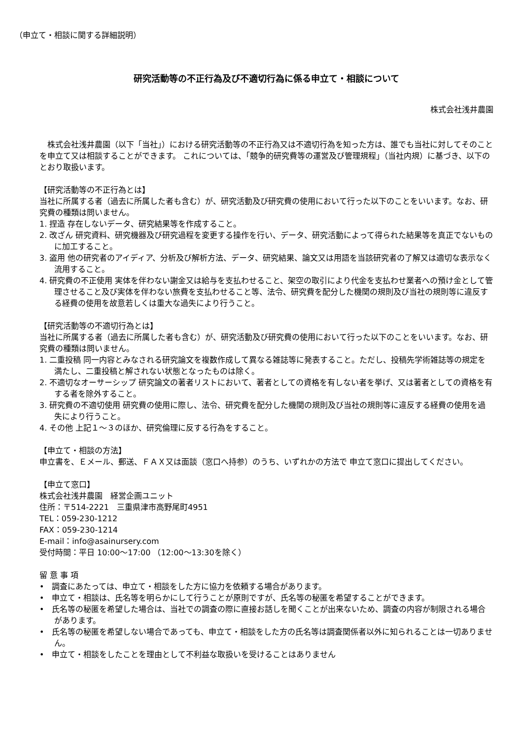（申立て・相談に関する詳細説明）
研究活動等の不正行為及び不適切行為に係る申立て・相談について
株式会社浅井農園
　株式会社浅井農園（以下「当社」）における研究活動等の不正行為又は不適切行為を知った方は、誰でも当社に対してそのことを申立て又は相談することができます。 これについては、「競争的研究費等の運営及び管理規程」（当社内規）に基づき、以下のとおり取扱います。
【研究活動等の不正行為とは】
当社に所属する者（過去に所属した者も含む）が、研究活動及び研究費の使用において行った以下のことをいいます。なお、研究費の種類は問いません。
1. 捏造 存在しないデータ、研究結果等を作成すること。
2. 改ざん 研究資料、研究機器及び研究過程を変更する操作を行い、データ、研究活動によって得られた結果等を真正でないものに加工すること。
3. 盗用 他の研究者のアイディア、分析及び解析方法、データ、研究結果、論文又は用語を当該研究者の了解又は適切な表示なく流用すること。
4. 研究費の不正使用 実体を伴わない謝金又は給与を支払わせること、架空の取引により代金を支払わせ業者への預け金として管理させること及び実体を伴わない旅費を支払わせること等、法令、研究費を配分した機関の規則及び当社の規則等に違反する経費の使用を故意若しくは重大な過失により行うこと。
【研究活動等の不適切行為とは】
当社に所属する者（過去に所属した者も含む）が、研究活動及び研究費の使用において行った以下のことをいいます。なお、研究費の種類は問いません。
1. 二重投稿 同一内容とみなされる研究論文を複数作成して異なる雑誌等に発表すること。ただし、投稿先学術雑誌等の規定を満たし、二重投稿と解されない状態となったものは除く。
2. 不適切なオーサーシップ 研究論文の著者リストにおいて、著者としての資格を有しない者を挙げ、又は著者としての資格を有する者を除外すること。
3. 研究費の不適切使用 研究費の使用に際し、法令、研究費を配分した機関の規則及び当社の規則等に違反する経費の使用を過失により行うこと。
4. その他 上記１～３のほか、研究倫理に反する行為をすること。
【申立て・相談の方法】
申立書を、Ｅメール、郵送、ＦＡＸ又は面談（窓口へ持参）のうち、いずれかの方法で 申立て窓口に提出してください。
【申立て窓口】
株式会社浅井農園　経営企画ユニット
住所：〒514-2221　三重県津市高野尾町4951
TEL：059-230-1212
FAX：059-230-1214
E-mail：info@asainursery.com
受付時間：平日 10:00～17:00 （12:00～13:30を除く）
留 意 事 項
•　調査にあたっては、申立て・相談をした方に協力を依頼する場合があります。
•　申立て・相談は、氏名等を明らかにして行うことが原則ですが、氏名等の秘匿を希望することができます。
•　氏名等の秘匿を希望した場合は、当社での調査の際に直接お話しを聞くことが出来ないため、調査の内容が制限される場合があります。
•　氏名等の秘匿を希望しない場合であっても、申立て・相談をした方の氏名等は調査関係者以外に知られることは一切ありません。
•　申立て・相談をしたことを理由として不利益な取扱いを受けることはありません